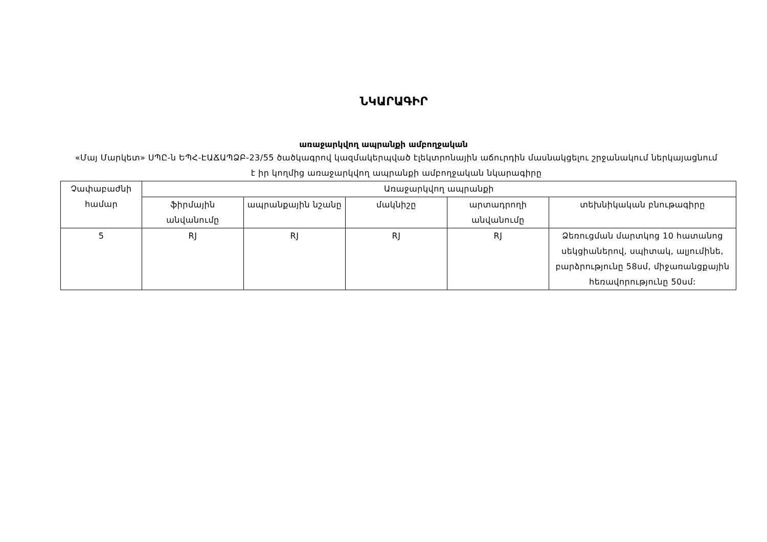ՆԿԱՐԱԳԻՐ
առաջարկվող ապրանքի ամբողջական
«Մայ Մարկետ» ՍՊԸ-ն ԵՊՀ-ԷԱՃԱՊՁԲ-23/55 ծածկագրով կազմակերպված էլեկտրոնային աճուրդին մասնակցելու շրջանակում ներկայացնում է իր կողմից առաջարկվող ապրանքի ամբողջական նկարագիրը
| Չափաբաժնի համար | Առաջարկվող ապրանքի | | | | |
| --- | --- | --- | --- | --- | --- |
| | ֆիրմային անվանումը | ապրանքային նշանը | մակնիշը | արտադրողի անվանումը | տեխնիկական բնութագիրը |
| 5 | RJ | RJ | RJ | RJ | Ձեռուցման մարտկոց 10 հատանոց սեկցիաներով, սպիտակ, ալյումինե, բարձրությունը 58սմ, միջառանցքային հեռավորությունը 50սմ: |